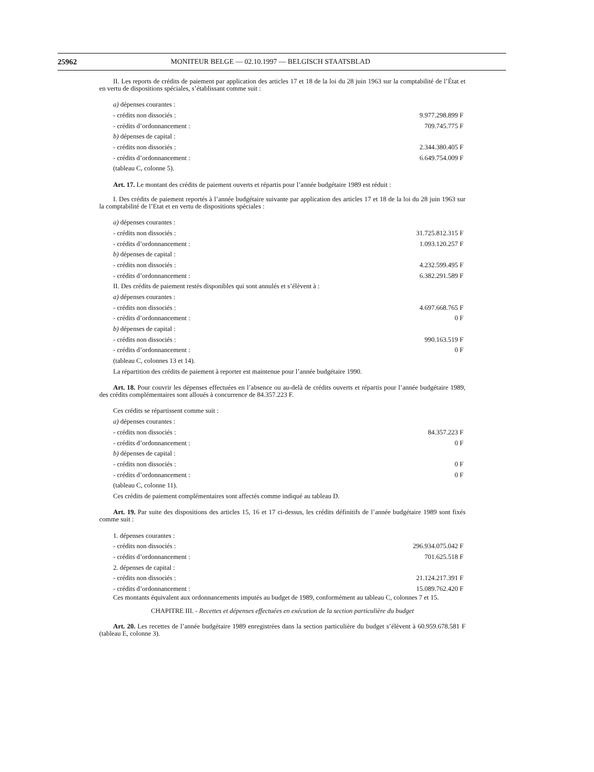25962 MONITEUR BELGE — 02.10.1997 — BELGISCH STAATSBLAD
II. Les reports de crédits de paiement par application des articles 17 et 18 de la loi du 28 juin 1963 sur la comptabilité de l’État et en vertu de dispositions spéciales, s’établissant comme suit :
| a) dépenses courantes : | |
| - crédits non dissociés : | 9.977.298.899 F |
| - crédits d’ordonnancement : | 709.745.775 F |
| b) dépenses de capital : | |
| - crédits non dissociés : | 2.344.380.405 F |
| - crédits d’ordonnancement : | 6.649.754.009 F |
| (tableau C, colonne 5). | |
Art. 17. Le montant des crédits de paiement ouverts et répartis pour l’année budgétaire 1989 est réduit :
I. Des crédits de paiement reportés à l’année budgétaire suivante par application des articles 17 et 18 de la loi du 28 juin 1963 sur la comptabilité de l’Etat et en vertu de dispositions spéciales :
| a) dépenses courantes : | |
| - crédits non dissociés : | 31.725.812.315 F |
| - crédits d’ordonnancement : | 1.093.120.257 F |
| b) dépenses de capital : | |
| - crédits non dissociés : | 4.232.599.495 F |
| - crédits d’ordonnancement : | 6.382.291.589 F |
| II. Des crédits de paiement restés disponibles qui sont annulés et s’élèvent à : | |
| a) dépenses courantes : | |
| - crédits non dissociés : | 4.697.668.765 F |
| - crédits d’ordonnancement : | 0 F |
| b) dépenses de capital : | |
| - crédits non dissociés : | 990.163.519 F |
| - crédits d’ordonnancement : | 0 F |
| (tableau C, colonnes 13 et 14). | |
| La répartition des crédits de paiement à reporter est maintenue pour l’année budgétaire 1990. | |
Art. 18. Pour couvrir les dépenses effectuées en l’absence ou au-delà de crédits ouverts et répartis pour l’année budgétaire 1989, des crédits complémentaires sont alloués à concurrence de 84.357.223 F.
| Ces crédits se répartissent comme suit : | |
| a) dépenses courantes : | |
| - crédits non dissociés : | 84.357.223 F |
| - crédits d’ordonnancement : | 0 F |
| b) dépenses de capital : | |
| - crédits non dissociés : | 0 F |
| - crédits d’ordonnancement : | 0 F |
| (tableau C, colonne 11). | |
| Ces crédits de paiement complémentaires sont affectés comme indiqué au tableau D. | |
Art. 19. Par suite des dispositions des articles 15, 16 et 17 ci-dessus, les crédits définitifs de l’année budgétaire 1989 sont fixés comme suit :
| 1. dépenses courantes : | |
| - crédits non dissociés : | 296.934.075.042 F |
| - crédits d’ordonnancement : | 701.625.518 F |
| 2. dépenses de capital : | |
| - crédits non dissociés : | 21.124.217.391 F |
| - crédits d’ordonnancement : | 15.089.762.420 F |
Ces montants équivalent aux ordonnancements imputés au budget de 1989, conformément au tableau C, colonnes 7 et 15.
CHAPITRE III. - Recettes et dépenses effectuées en exécution de la section particulière du budget
Art. 20. Les recettes de l’année budgétaire 1989 enregistrées dans la section particulière du budget s’élèvent à 60.959.678.581 F (tableau E, colonne 3).